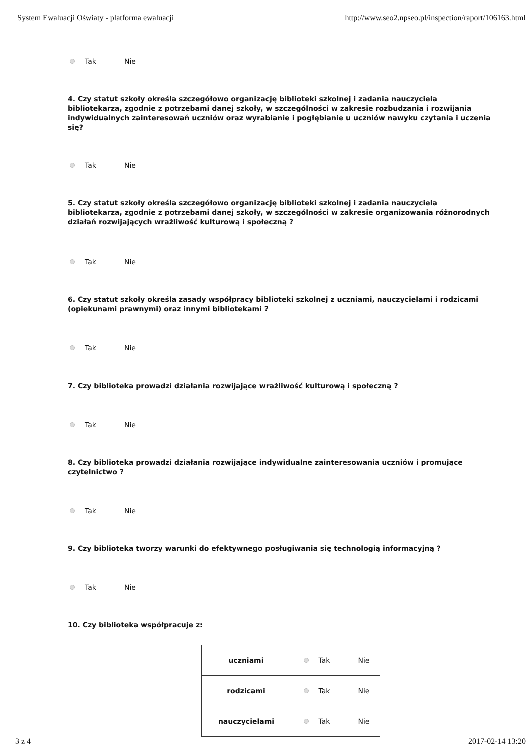System Ewaluacji Oświaty - platforma ewaluacji http://www.seo2.npseo.pl/inspection/raport/106163.html
Tak Nie
4. Czy statut szkoły określa szczegółowo organizację biblioteki szkolnej i zadania nauczyciela bibliotekarza, zgodnie z potrzebami danej szkoły, w szczególności w zakresie rozbudzania i rozwijania indywidualnych zainteresowań uczniów oraz wyrabianie i pogłębianie u uczniów nawyku czytania i uczenia się?
Tak Nie
5. Czy statut szkoły określa szczegółowo organizację biblioteki szkolnej i zadania nauczyciela bibliotekarza, zgodnie z potrzebami danej szkoły, w szczególności w zakresie organizowania różnorodnych działań rozwijających wrażliwość kulturową i społeczną ?
Tak Nie
6. Czy statut szkoły określa zasady współpracy biblioteki szkolnej z uczniami, nauczycielami i rodzicami (opiekunami prawnymi) oraz innymi bibliotekami ?
Tak Nie
7. Czy biblioteka prowadzi działania rozwijające wrażliwość kulturową i społeczną ?
Tak Nie
8. Czy biblioteka prowadzi działania rozwijające indywidualne zainteresowania uczniów i promujące czytelnictwo ?
Tak Nie
9. Czy biblioteka tworzy warunki do efektywnego posługiwania się technologią informacyjną ?
Tak Nie
10. Czy biblioteka współpracuje z:
| uczniami | Tak Nie |
| rodzicami | Tak Nie |
| nauczycielami | Tak Nie |
3 z 4 2017-02-14 13:20